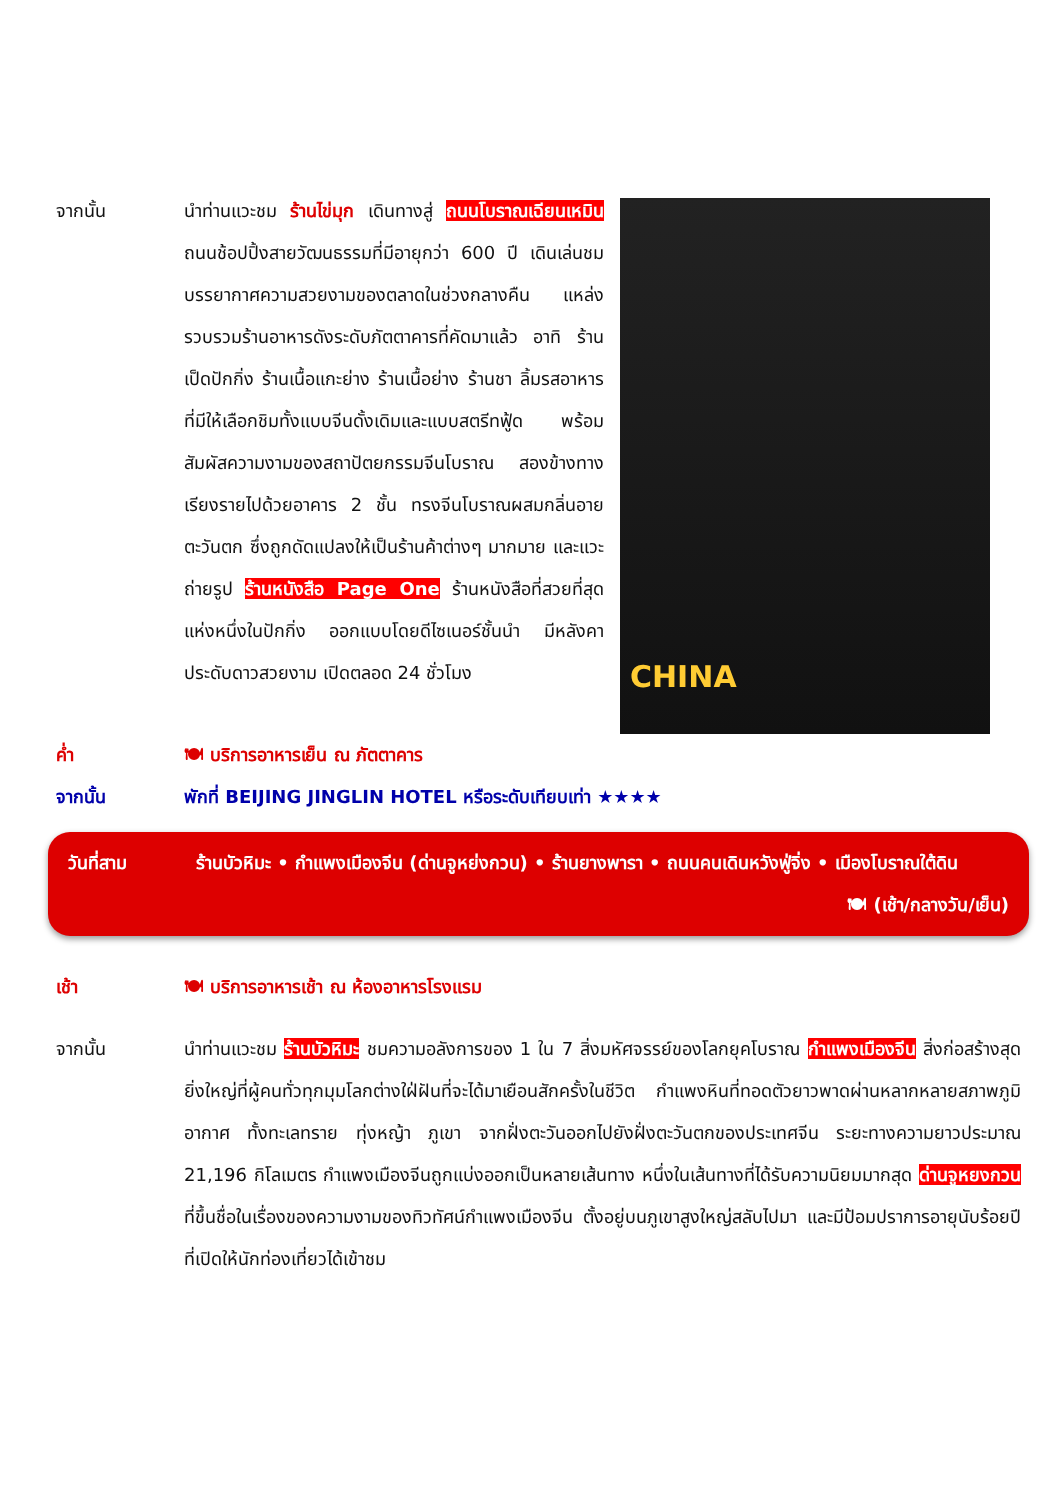จากนั้น นำท่านแวะชม ร้านไข่มุก เดินทางสู่ ถนนโบราณเฉียนเหมิน ถนนช้อปปิ้งสายวัฒนธรรมที่มีอายุกว่า 600 ปี เดินเล่นชมบรรยากาศความสวยงามของตลาดในช่วงกลางคืน แหล่งรวบรวมร้านอาหารดังระดับภัตตาคารที่คัดมาแล้ว อาทิ ร้านเป็ดปักกิ่ง ร้านเนื้อแกะย่าง ร้านเนื้อย่าง ร้านชา ลิ้มรสอาหารที่มีให้เลือกชิมทั้งแบบจีนดั้งเดิมและแบบสตรีทฟู้ด พร้อมสัมผัสความงามของสถาปัตยกรรมจีนโบราณ สองข้างทางเรียงรายไปด้วยอาคาร 2 ชั้น ทรงจีนโบราณผสมกลิ่นอายตะวันตก ซึ่งถูกดัดแปลงให้เป็นร้านค้าต่างๆ มากมาย และแวะถ่ายรูป ร้านหนังสือ Page One ร้านหนังสือที่สวยที่สุดแห่งหนึ่งในปักกิ่ง ออกแบบโดยดีไซเนอร์ชั้นนำ มีหลังคาประดับดาวสวยงาม เปิดตลอด 24 ชั่วโมง
CHINA
ค่ำ 🍽 บริการอาหารเย็น ณ ภัตตาคาร
จากนั้น พักที่ BEIJING JINGLIN HOTEL หรือระดับเทียบเท่า ★★★★
วันที่สาม ร้านบัวหิมะ • กำแพงเมืองจีน (ด่านจูหย่งกวน) • ร้านยางพารา • ถนนคนเดินหวังฟู่จิ่ง • เมืองโบราณใต้ดิน
🍽 (เช้า/กลางวัน/เย็น)
เช้า 🍽 บริการอาหารเช้า ณ ห้องอาหารโรงแรม
จากนั้น นำท่านแวะชม ร้านบัวหิมะ ชมความอลังการของ 1 ใน 7 สิ่งมหัศจรรย์ของโลกยุคโบราณ กำแพงเมืองจีน สิ่งก่อสร้างสุดยิ่งใหญ่ที่ผู้คนทั่วทุกมุมโลกต่างใฝ่ฝันที่จะได้มาเยือนสักครั้งในชีวิต กำแพงหินที่ทอดตัวยาวพาดผ่านหลากหลายสภาพภูมิอากาศ ทั้งทะเลทราย ทุ่งหญ้า ภูเขา จากฝั่งตะวันออกไปยังฝั่งตะวันตกของประเทศจีน ระยะทางความยาวประมาณ 21,196 กิโลเมตร กำแพงเมืองจีนถูกแบ่งออกเป็นหลายเส้นทาง หนึ่งในเส้นทางที่ได้รับความนิยมมากสุด ด่านจูหยงกวน ที่ขึ้นชื่อในเรื่องของความงามของทิวทัศน์กำแพงเมืองจีน ตั้งอยู่บนภูเขาสูงใหญ่สลับไปมา และมีป้อมปราการอายุนับร้อยปีที่เปิดให้นักท่องเที่ยวได้เข้าชม